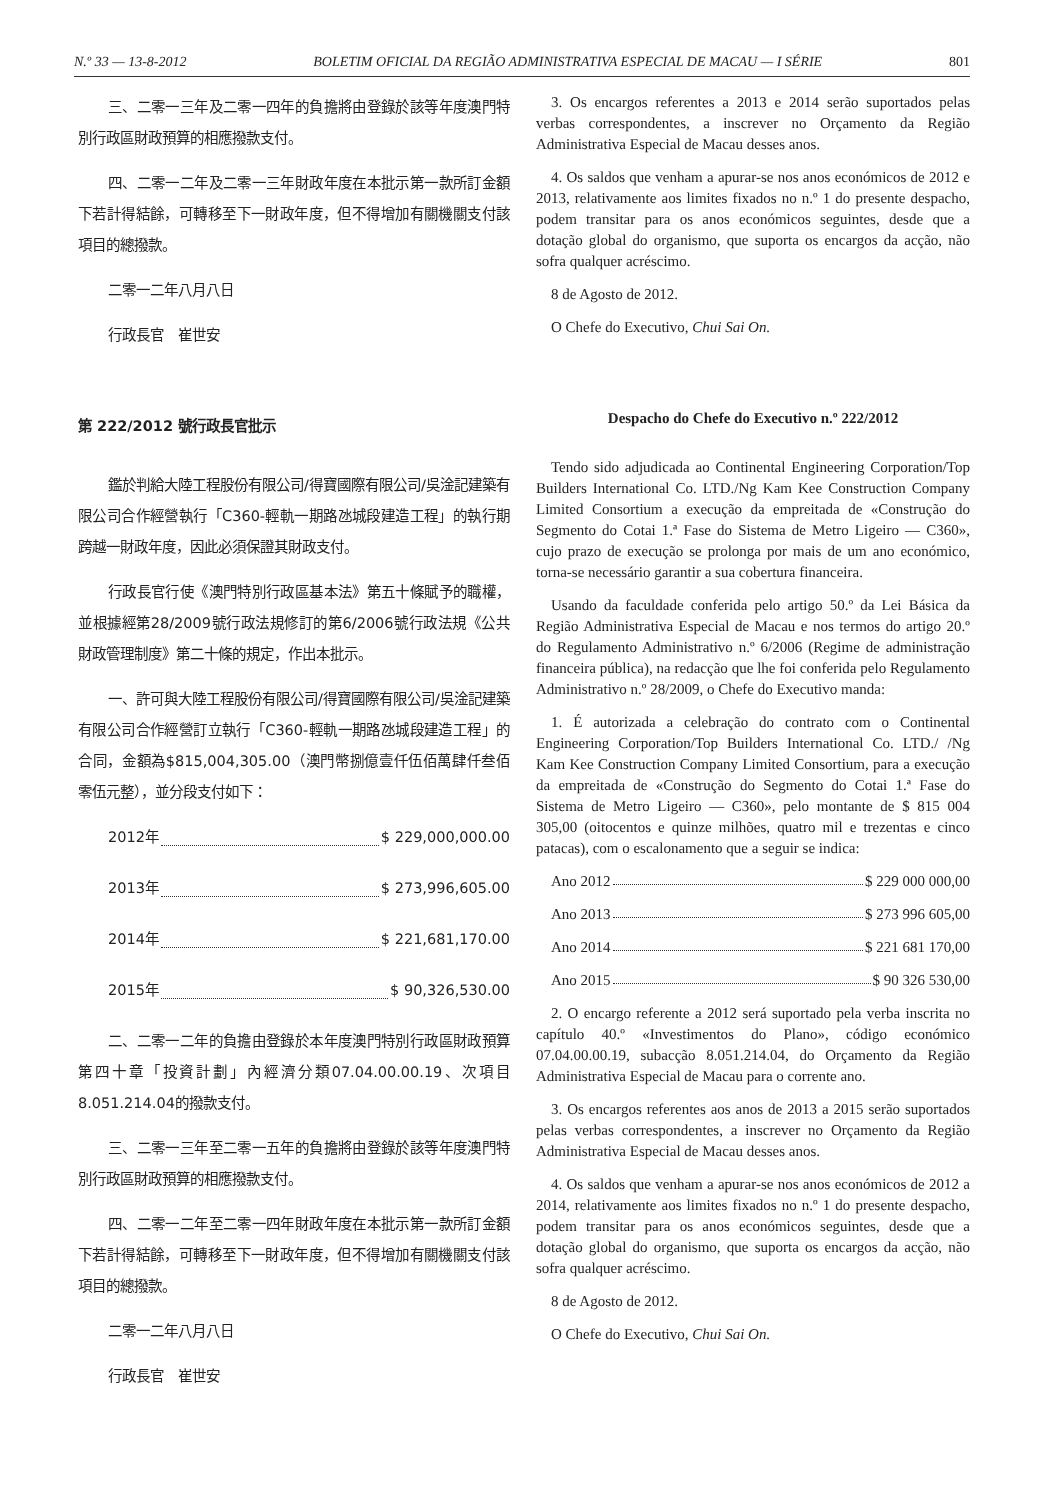N.º 33 — 13-8-2012 BOLETIM OFICIAL DA REGIÃO ADMINISTRATIVA ESPECIAL DE MACAU — I SÉRIE 801
三、二零一三年及二零一四年的負擔將由登錄於該等年度澳門特別行政區財政預算的相應撥款支付。
四、二零一二年及二零一三年財政年度在本批示第一款所訂金額下若計得結餘，可轉移至下一財政年度，但不得增加有關機關支付該項目的總撥款。
二零一二年八月八日
行政長官　崔世安
第 222/2012 號行政長官批示
鑑於判給大陸工程股份有限公司/得寶國際有限公司/吳淦記建築有限公司合作經營執行「C360-輕軌一期路氹城段建造工程」的執行期跨越一財政年度，因此必須保證其財政支付。
行政長官行使《澳門特別行政區基本法》第五十條賦予的職權，並根據經第28/2009號行政法規修訂的第6/2006號行政法規《公共財政管理制度》第二十條的規定，作出本批示。
一、許可與大陸工程股份有限公司/得寶國際有限公司/吳淦記建築有限公司合作經營訂立執行「C360-輕軌一期路氹城段建造工程」的合同，金額為$815,004,305.00（澳門幣捌億壹仟伍佰萬肆仟叁佰零伍元整），並分段支付如下：
2012年 $ 229,000,000.00
2013年 $ 273,996,605.00
2014年 $ 221,681,170.00
2015年 $ 90,326,530.00
二、二零一二年的負擔由登錄於本年度澳門特別行政區財政預算第四十章「投資計劃」內經濟分類07.04.00.00.19、次項目8.051.214.04的撥款支付。
三、二零一三年至二零一五年的負擔將由登錄於該等年度澳門特別行政區財政預算的相應撥款支付。
四、二零一二年至二零一四年財政年度在本批示第一款所訂金額下若計得結餘，可轉移至下一財政年度，但不得增加有關機關支付該項目的總撥款。
二零一二年八月八日
行政長官　崔世安
3. Os encargos referentes a 2013 e 2014 serão suportados pelas verbas correspondentes, a inscrever no Orçamento da Região Administrativa Especial de Macau desses anos.
4. Os saldos que venham a apurar-se nos anos económicos de 2012 e 2013, relativamente aos limites fixados no n.º 1 do presente despacho, podem transitar para os anos económicos seguintes, desde que a dotação global do organismo, que suporta os encargos da acção, não sofra qualquer acréscimo.
8 de Agosto de 2012.
O Chefe do Executivo, Chui Sai On.
Despacho do Chefe do Executivo n.º 222/2012
Tendo sido adjudicada ao Continental Engineering Corporation/Top Builders International Co. LTD./Ng Kam Kee Construction Company Limited Consortium a execução da empreitada de «Construção do Segmento do Cotai 1.ª Fase do Sistema de Metro Ligeiro — C360», cujo prazo de execução se prolonga por mais de um ano económico, torna-se necessário garantir a sua cobertura financeira.
Usando da faculdade conferida pelo artigo 50.º da Lei Básica da Região Administrativa Especial de Macau e nos termos do artigo 20.º do Regulamento Administrativo n.º 6/2006 (Regime de administração financeira pública), na redacção que lhe foi conferida pelo Regulamento Administrativo n.º 28/2009, o Chefe do Executivo manda:
1. É autorizada a celebração do contrato com o Continental Engineering Corporation/Top Builders International Co. LTD./ /Ng Kam Kee Construction Company Limited Consortium, para a execução da empreitada de «Construção do Segmento do Cotai 1.ª Fase do Sistema de Metro Ligeiro — C360», pelo montante de $ 815 004 305,00 (oitocentos e quinze milhões, quatro mil e trezentas e cinco patacas), com o escalonamento que a seguir se indica:
Ano 2012 $ 229 000 000,00
Ano 2013 $ 273 996 605,00
Ano 2014 $ 221 681 170,00
Ano 2015 $ 90 326 530,00
2. O encargo referente a 2012 será suportado pela verba inscrita no capítulo 40.º «Investimentos do Plano», código económico 07.04.00.00.19, subacção 8.051.214.04, do Orçamento da Região Administrativa Especial de Macau para o corrente ano.
3. Os encargos referentes aos anos de 2013 a 2015 serão suportados pelas verbas correspondentes, a inscrever no Orçamento da Região Administrativa Especial de Macau desses anos.
4. Os saldos que venham a apurar-se nos anos económicos de 2012 a 2014, relativamente aos limites fixados no n.º 1 do presente despacho, podem transitar para os anos económicos seguintes, desde que a dotação global do organismo, que suporta os encargos da acção, não sofra qualquer acréscimo.
8 de Agosto de 2012.
O Chefe do Executivo, Chui Sai On.